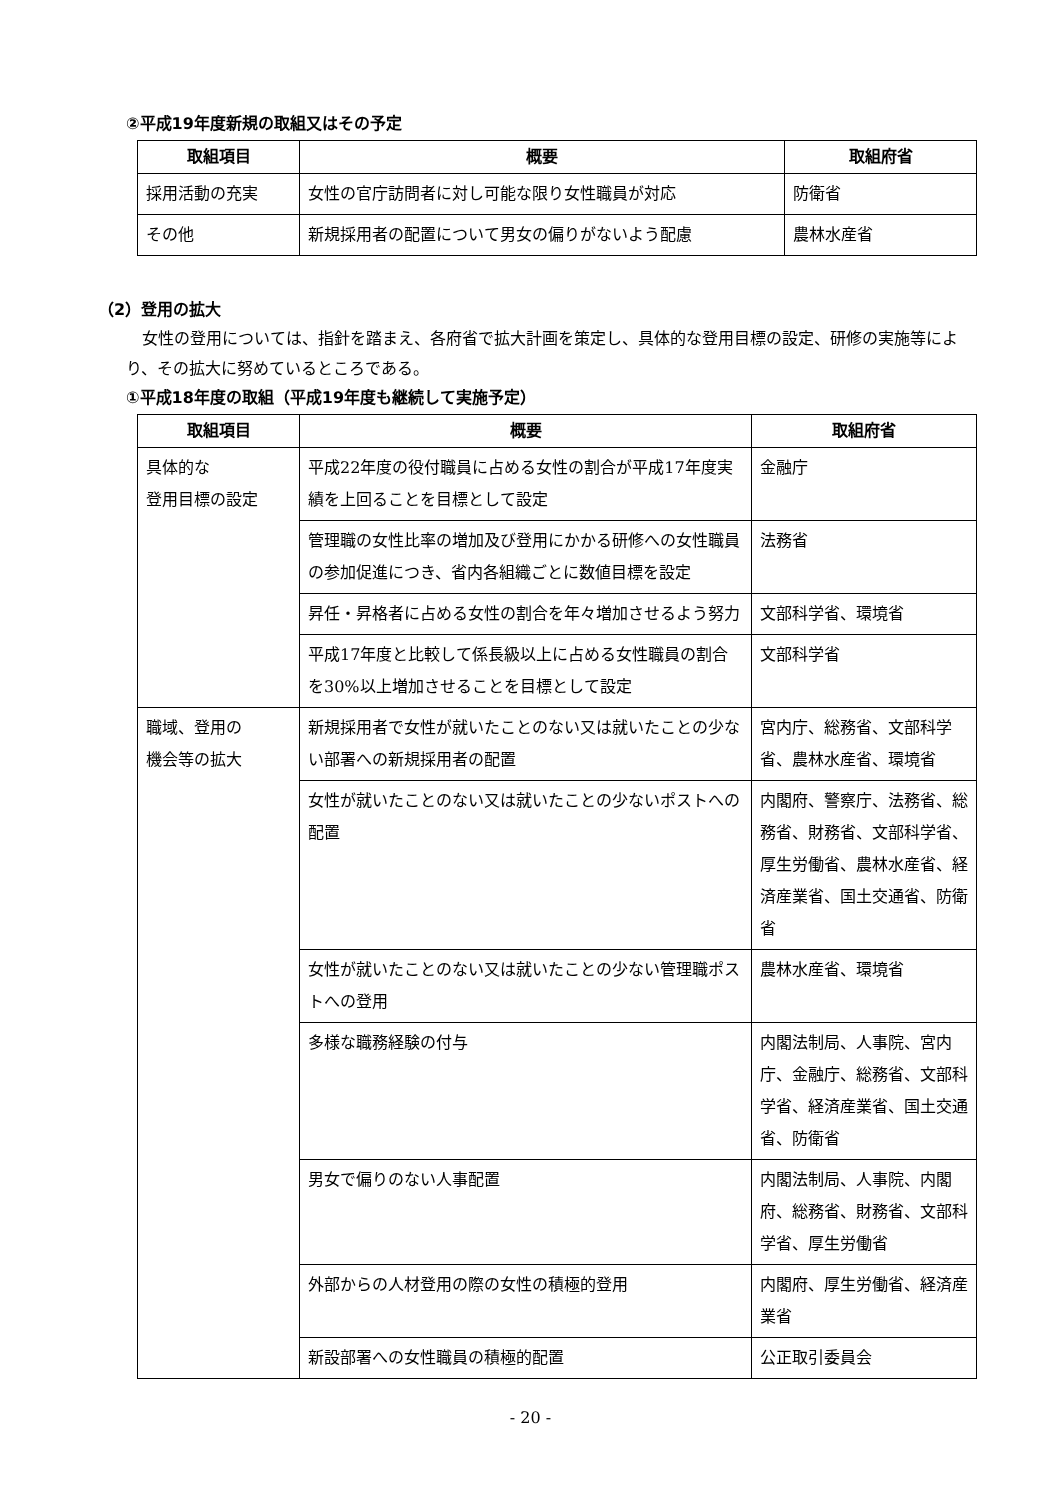②平成19年度新規の取組又はその予定
| 取組項目 | 概要 | 取組府省 |
| --- | --- | --- |
| 採用活動の充実 | 女性の官庁訪問者に対し可能な限り女性職員が対応 | 防衛省 |
| その他 | 新規採用者の配置について男女の偏りがないよう配慮 | 農林水産省 |
（2）登用の拡大
女性の登用については、指針を踏まえ、各府省で拡大計画を策定し、具体的な登用目標の設定、研修の実施等により、その拡大に努めているところである。
①平成18年度の取組（平成19年度も継続して実施予定）
| 取組項目 | 概要 | 取組府省 |
| --- | --- | --- |
| 具体的な 登用目標の設定 | 平成22年度の役付職員に占める女性の割合が平成17年度実績を上回ることを目標として設定 | 金融庁 |
| | 管理職の女性比率の増加及び登用にかかる研修への女性職員の参加促進につき、省内各組織ごとに数値目標を設定 | 法務省 |
| | 昇任・昇格者に占める女性の割合を年々増加させるよう努力 | 文部科学省、環境省 |
| | 平成17年度と比較して係長級以上に占める女性職員の割合を30%以上増加させることを目標として設定 | 文部科学省 |
| 職域、登用の 機会等の拡大 | 新規採用者で女性が就いたことのない又は就いたことの少ない部署への新規採用者の配置 | 宮内庁、総務省、文部科学省、農林水産省、環境省 |
| | 女性が就いたことのない又は就いたことの少ないポストへの配置 | 内閣府、警察庁、法務省、総務省、財務省、文部科学省、厚生労働省、農林水産省、経済産業省、国土交通省、防衛省 |
| | 女性が就いたことのない又は就いたことの少ない管理職ポストへの登用 | 農林水産省、環境省 |
| | 多様な職務経験の付与 | 内閣法制局、人事院、宮内庁、金融庁、総務省、文部科学省、経済産業省、国土交通省、防衛省 |
| | 男女で偏りのない人事配置 | 内閣法制局、人事院、内閣府、総務省、財務省、文部科学省、厚生労働省 |
| | 外部からの人材登用の際の女性の積極的登用 | 内閣府、厚生労働省、経済産業省 |
| | 新設部署への女性職員の積極的配置 | 公正取引委員会 |
- 20 -